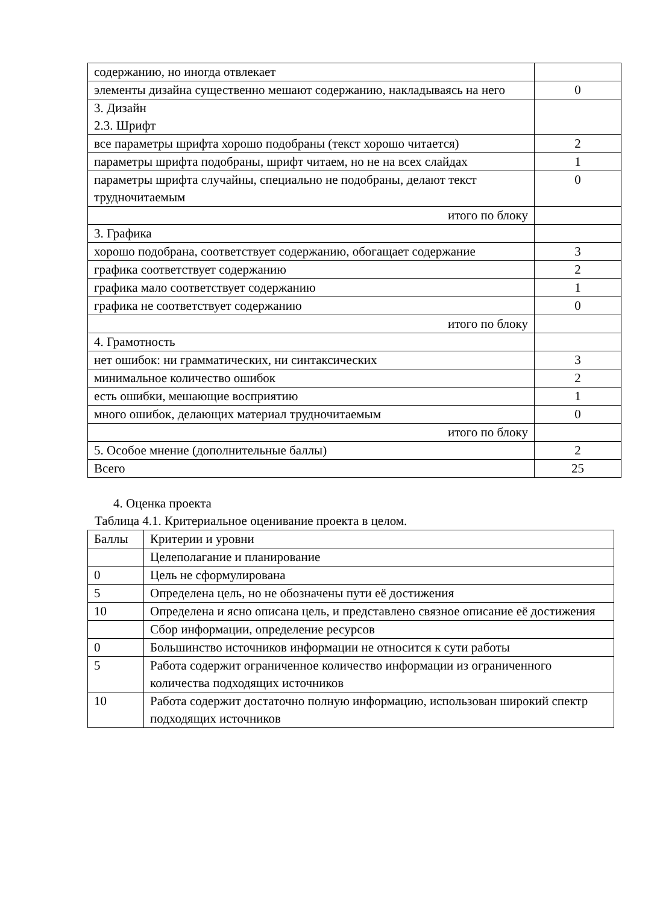| содержанию, но иногда отвлекает | |
| элементы дизайна существенно мешают содержанию, накладываясь на него | 0 |
| 3. Дизайн 2.3. Шрифт | |
| все параметры шрифта хорошо подобраны (текст хорошо читается) | 2 |
| параметры шрифта подобраны, шрифт читаем, но не на всех слайдах | 1 |
| параметры шрифта случайны, специально не подобраны, делают текст трудночитаемым | 0 |
| итого по блоку | |
| 3. Графика | |
| хорошо подобрана, соответствует содержанию, обогащает содержание | 3 |
| графика соответствует содержанию | 2 |
| графика мало соответствует содержанию | 1 |
| графика не соответствует содержанию | 0 |
| итого по блоку | |
| 4. Грамотность | |
| нет ошибок: ни грамматических, ни синтаксических | 3 |
| минимальное количество ошибок | 2 |
| есть ошибки, мешающие восприятию | 1 |
| много ошибок, делающих материал трудночитаемым | 0 |
| итого по блоку | |
| 5. Особое мнение (дополнительные баллы) | 2 |
| Всего | 25 |
4. Оценка проекта
Таблица 4.1. Критериальное оценивание проекта в целом.
| Баллы | Критерии и уровни |
| | Целеполагание и планирование |
| 0 | Цель не сформулирована |
| 5 | Определена цель, но не обозначены пути её достижения |
| 10 | Определена и ясно описана цель, и представлено связное описание её достижения |
| | Сбор информации, определение ресурсов |
| 0 | Большинство источников информации не относится к сути работы |
| 5 | Работа содержит ограниченное количество информации из ограниченного количества подходящих источников |
| 10 | Работа содержит достаточно полную информацию, использован широкий спектр подходящих источников |